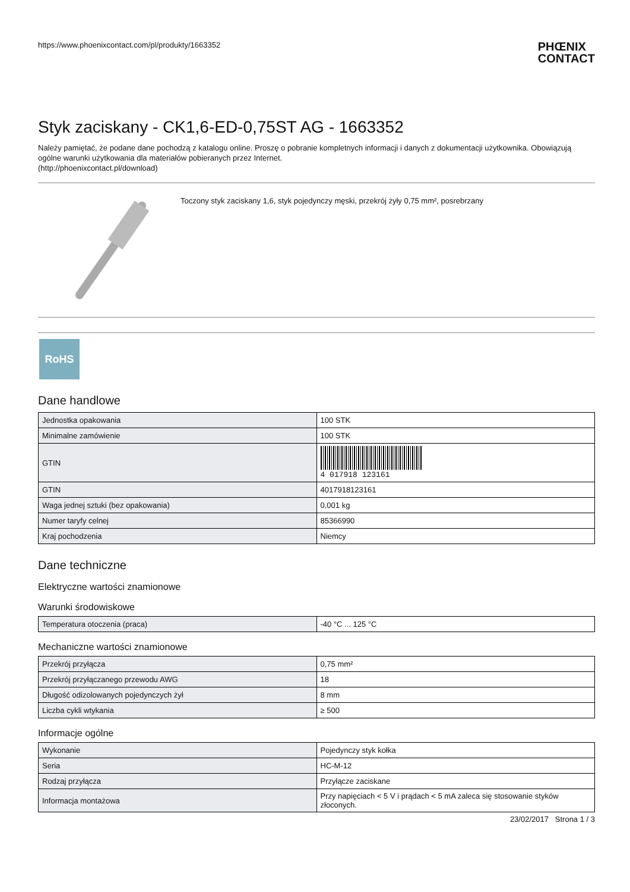https://www.phoenixcontact.com/pl/produkty/1663352 PHŒNIX
CONTACT
Styk zaciskany - CK1,6-ED-0,75ST AG - 1663352
Należy pamiętać, że podane dane pochodzą z katalogu online. Proszę o pobranie kompletnych informacji i danych z dokumentacji użytkownika. Obowiązują ogólne warunki użytkowania dla materiałów pobieranych przez Internet.
(http://phoenixcontact.pl/download)
Toczony styk zaciskany 1,6, styk pojedynczy męski, przekrój żyły 0,75 mm², posrebrzany
RoHS
Dane handlowe
| Jednostka opakowania | 100 STK |
| Minimalne zamówienie | 100 STK |
| GTIN | 4 017918 123161 |
| GTIN | 4017918123161 |
| Waga jednej sztuki (bez opakowania) | 0,001 kg |
| Numer taryfy celnej | 85366990 |
| Kraj pochodzenia | Niemcy |
Dane techniczne
Elektryczne wartości znamionowe
Warunki środowiskowe
| Temperatura otoczenia (praca) | -40 °C ... 125 °C |
Mechaniczne wartości znamionowe
| Przekrój przyłącza | 0,75 mm² |
| Przekrój przyłączanego przewodu AWG | 18 |
| Długość odizolowanych pojedynczych żył | 8 mm |
| Liczba cykli wtykania | ≥ 500 |
Informacje ogólne
| Wykonanie | Pojedynczy styk kołka |
| Seria | HC-M-12 |
| Rodzaj przyłącza | Przyłącze zaciskane |
| Informacja montażowa | Przy napięciach < 5 V i prądach < 5 mA zaleca się stosowanie styków złoconych. |
23/02/2017 Strona 1 / 3